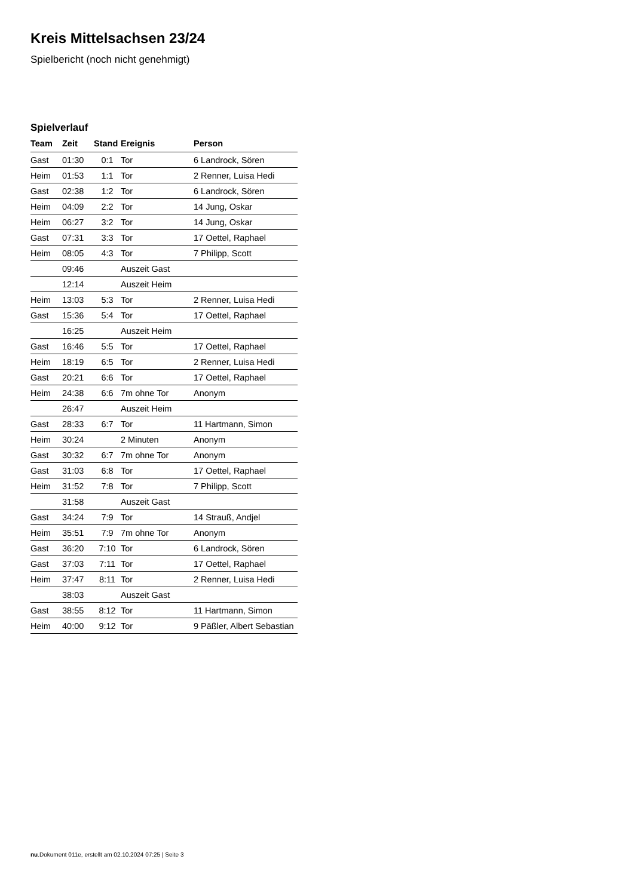Kreis Mittelsachsen 23/24
Spielbericht (noch nicht genehmigt)
Spielverlauf
| Team | Zeit | Stand | Ereignis | Person |
| --- | --- | --- | --- | --- |
| Gast | 01:30 | 0:1 | Tor | 6 Landrock, Sören |
| Heim | 01:53 | 1:1 | Tor | 2 Renner, Luisa Hedi |
| Gast | 02:38 | 1:2 | Tor | 6 Landrock, Sören |
| Heim | 04:09 | 2:2 | Tor | 14 Jung, Oskar |
| Heim | 06:27 | 3:2 | Tor | 14 Jung, Oskar |
| Gast | 07:31 | 3:3 | Tor | 17 Oettel, Raphael |
| Heim | 08:05 | 4:3 | Tor | 7 Philipp, Scott |
| | 09:46 | | Auszeit Gast | |
| | 12:14 | | Auszeit Heim | |
| Heim | 13:03 | 5:3 | Tor | 2 Renner, Luisa Hedi |
| Gast | 15:36 | 5:4 | Tor | 17 Oettel, Raphael |
| | 16:25 | | Auszeit Heim | |
| Gast | 16:46 | 5:5 | Tor | 17 Oettel, Raphael |
| Heim | 18:19 | 6:5 | Tor | 2 Renner, Luisa Hedi |
| Gast | 20:21 | 6:6 | Tor | 17 Oettel, Raphael |
| Heim | 24:38 | 6:6 | 7m ohne Tor | Anonym |
| | 26:47 | | Auszeit Heim | |
| Gast | 28:33 | 6:7 | Tor | 11 Hartmann, Simon |
| Heim | 30:24 | | 2 Minuten | Anonym |
| Gast | 30:32 | 6:7 | 7m ohne Tor | Anonym |
| Gast | 31:03 | 6:8 | Tor | 17 Oettel, Raphael |
| Heim | 31:52 | 7:8 | Tor | 7 Philipp, Scott |
| | 31:58 | | Auszeit Gast | |
| Gast | 34:24 | 7:9 | Tor | 14 Strauß, Andjel |
| Heim | 35:51 | 7:9 | 7m ohne Tor | Anonym |
| Gast | 36:20 | 7:10 | Tor | 6 Landrock, Sören |
| Gast | 37:03 | 7:11 | Tor | 17 Oettel, Raphael |
| Heim | 37:47 | 8:11 | Tor | 2 Renner, Luisa Hedi |
| | 38:03 | | Auszeit Gast | |
| Gast | 38:55 | 8:12 | Tor | 11 Hartmann, Simon |
| Heim | 40:00 | 9:12 | Tor | 9 Päßler, Albert Sebastian |
nu.Dokument 011e, erstellt am 02.10.2024 07:25 | Seite 3